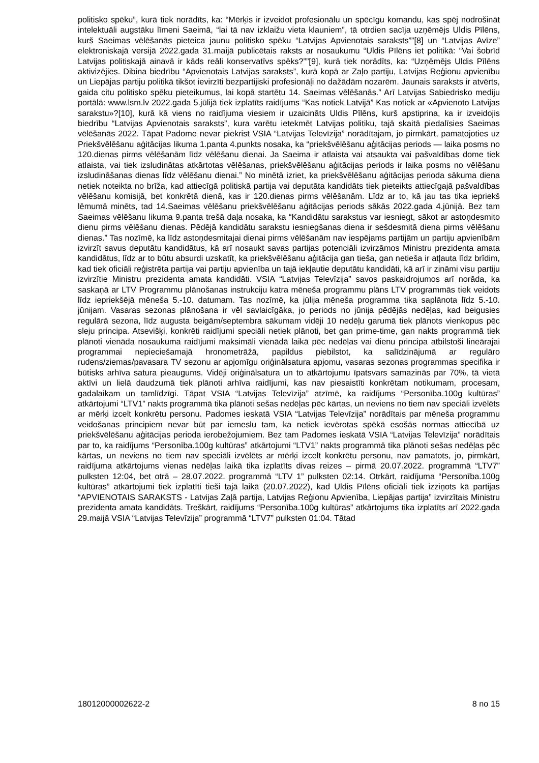politisko spēku”, kurā tiek norādīts, ka: “Mērķis ir izveidot profesionālu un spēcīgu komandu, kas spēj nodrošināt intelektuāli augstāku līmeni Saeimā, “lai tā nav izklaižu vieta klauniem”, tā otrdien sacīja uzņēmējs Uldis Pīlēns, kurš Saeimas vēlēšanās pieteica jaunu politisko spēku “Latvijas Apvienotais saraksts””[8] un “Latvijas Avīze” elektroniskajā versijā 2022.gada 31.maijā publicētais raksts ar nosaukumu “Uldis Pīlēns iet politikā: “Vai šobrīd Latvijas politiskajā ainavā ir kāds reāli konservatīvs spēks?””[9], kurā tiek norādīts, ka: “Uzņēmējs Uldis Pīlēns aktivizējies. Dibina biedrību “Apvienotais Latvijas saraksts”, kurā kopā ar Zaļo partiju, Latvijas Reģionu apvienību un Liepājas partiju politikā tikšot ievirzīti bezpartijiski profesionāļi no dažādām nozarēm. Jaunais saraksts ir atvērts, gaida citu politisko spēku pieteikumus, lai kopā startētu 14. Saeimas vēlēšanās.” Arī Latvijas Sabiedrisko mediju portālā: www.lsm.lv 2022.gada 5.jūlijā tiek izplatīts raidījums “Kas notiek Latvijā” Kas notiek ar «Apvienoto Latvijas sarakstu»?[10], kurā kā viens no raidījuma viesiem ir uzaicināts Uldis Pīlēns, kurš apstiprina, ka ir izveidojis biedrību “Latvijas Apvienotais saraksts”, kura varētu ietekmēt Latvijas politiku, tajā skaitā piedalīsies Saeimas vēlēšanās 2022. Tāpat Padome nevar piekrist VSIA “Latvijas Televīzija” norādītajam, jo pirmkārt, pamatojoties uz Priekšvēlēšanu aģitācijas likuma 1.panta 4.punkts nosaka, ka “priekšvēlēšanu aģitācijas periods — laika posms no 120.dienas pirms vēlēšanām līdz vēlēšanu dienai. Ja Saeima ir atlaista vai atsaukta vai pašvaldības dome tiek atlaista, vai tiek izsludinātas atkārtotas vēlēšanas, priekšvēlēšanu aģitācijas periods ir laika posms no vēlēšanu izsludināšanas dienas līdz vēlēšanu dienai.” No minētā izriet, ka priekšvēlēšanu aģitācijas perioda sākuma diena netiek noteikta no brīža, kad attiecīgā politiskā partija vai deputāta kandidāts tiek pieteikts attiecīgajā pašvaldības vēlēšanu komisijā, bet konkrētā dienā, kas ir 120.dienas pirms vēlēšanām. Līdz ar to, kā jau tas tika iepriekš lēmumā minēts, tad 14.Saeimas vēlēšanu priekšvēlēšanu aģitācijas periods sākās 2022.gada 4.jūnijā. Bez tam Saeimas vēlēšanu likuma 9.panta trešā daļa nosaka, ka “Kandidātu sarakstus var iesniegt, sākot ar astoņdesmito dienu pirms vēlēšanu dienas. Pēdējā kandidātu sarakstu iesniegšanas diena ir sešdesmitā diena pirms vēlēšanu dienas.” Tas nozīmē, ka līdz astoņdesmitajai dienai pirms vēlēšanām nav iespējams partijām un partiju apvienībām izvirzīt savus deputātu kandidātus, kā arī nosaukt savas partijas potenciāli izvirzāmos Ministru prezidenta amata kandidātus, līdz ar to būtu absurdi uzskatīt, ka priekšvēlēšanu aģitācija gan tieša, gan netieša ir atļauta līdz brīdim, kad tiek oficiāli reģistrēta partija vai partiju apvienība un tajā iekļautie deputātu kandidāti, kā arī ir zināmi visu partiju izvirzītie Ministru prezidenta amata kandidāti. VSIA “Latvijas Televīzija” savos paskaidrojumos arī norāda, ka saskaņā ar LTV Programmu plānošanas instrukciju katra mēneša programmu plāns LTV programmās tiek veidots līdz iepriekšējā mēneša 5.-10. datumam. Tas nozīmē, ka jūlija mēneša programma tika saplānota līdz 5.-10. jūnijam. Vasaras sezonas plānošana ir vēl savlaicīgāka, jo periods no jūnija pēdējās nedēļas, kad beigusies regulārā sezona, līdz augusta beigām/septembra sākumam vidēji 10 nedēļu garumā tiek plānots vienkopus pēc sleju principa. Atsevišķi, konkrēti raidījumi speciāli netiek plānoti, bet gan prime-time, gan nakts programmā tiek plānoti vienāda nosaukuma raidījumi maksimāli vienādā laikā pēc nedēļas vai dienu principa atbilstoši lineārajai programmai nepieciešamajā hronometrāžā, papildus piebilstot, ka salīdzinājumā ar regulāro rudens/ziemas/pavasara TV sezonu ar apjomīgu oriģinālsatura apjomu, vasaras sezonas programmas specifika ir būtisks arhīva satura pieaugums. Vidēji oriģinālsatura un to atkārtojumu īpatsvars samazinās par 70%, tā vietā aktīvi un lielā daudzumā tiek plānoti arhīva raidījumi, kas nav piesaistīti konkrētam notikumam, procesam, gadalaikam un tamlīdzīgi. Tāpat VSIA “Latvijas Televīzija” atzīmē, ka raidījums “Personība.100g kultūras” atkārtojumi “LTV1” nakts programmā tika plānoti sešas nedēļas pēc kārtas, un neviens no tiem nav speciāli izvēlēts ar mērķi izcelt konkrētu personu. Padomes ieskatā VSIA “Latvijas Televīzija” norādītais par mēneša programmu veidošanas principiem nevar būt par iemeslu tam, ka netiek ievērotas spēkā esošās normas attiecībā uz priekšvēlēšanu aģitācijas perioda ierobežojumiem. Bez tam Padomes ieskatā VSIA “Latvijas Televīzija” norādītais par to, ka raidījums “Personība.100g kultūras” atkārtojumi “LTV1” nakts programmā tika plānoti sešas nedēļas pēc kārtas, un neviens no tiem nav speciāli izvēlēts ar mērķi izcelt konkrētu personu, nav pamatots, jo, pirmkārt, raidījuma atkārtojums vienas nedēļas laikā tika izplatīts divas reizes – pirmā 20.07.2022. programmā “LTV7” pulksten 12:04, bet otrā – 28.07.2022. programmā “LTV 1” pulksten 02:14. Otrkārt, raidījuma “Personība.100g kultūras” atkārtojumi tiek izplatīti tieši tajā laikā (20.07.2022), kad Uldis Pīlēns oficiāli tiek izziņots kā partijas “APVIENOTAIS SARAKSTS - Latvijas Zaļā partija, Latvijas Reģionu Apvienība, Liepājas partija” izvirzītais Ministru prezidenta amata kandidāts. Treškārt, raidījums “Personība.100g kultūras” atkārtojums tika izplatīts arī 2022.gada 29.maijā VSIA “Latvijas Televīzija” programmā “LTV7” pulksten 01:04. Tātad
18012000002622-2 8 no 15